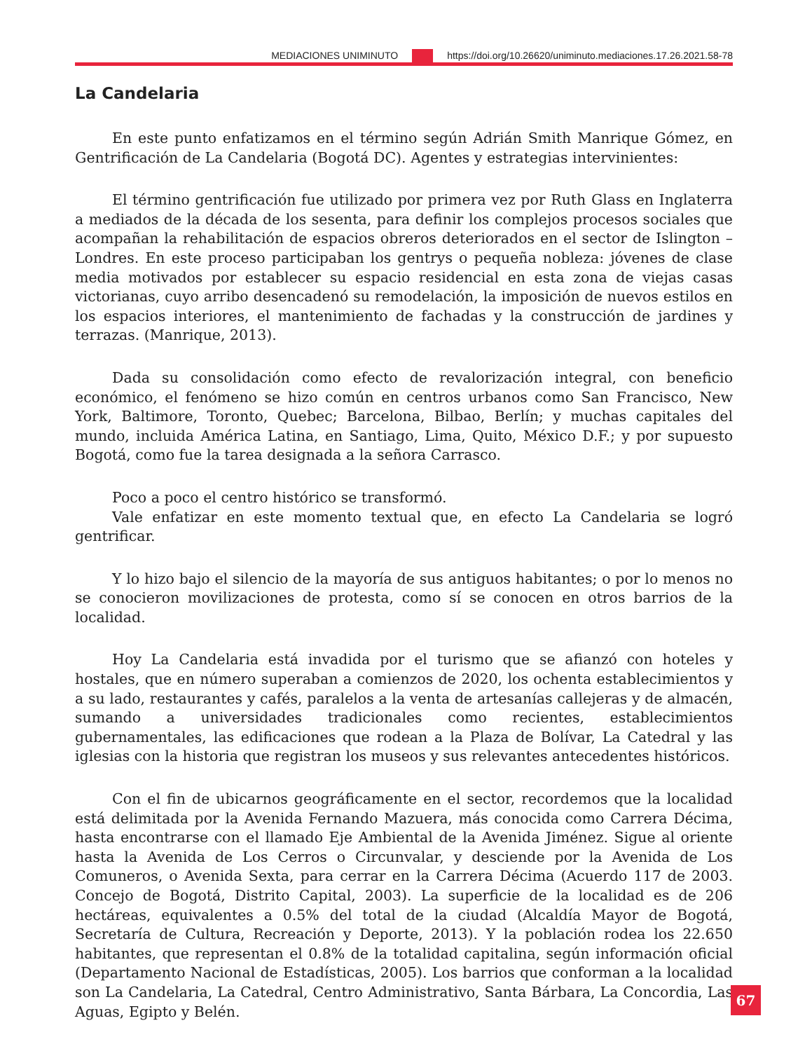MEDIACIONES UNIMINUTO https://doi.org/10.26620/uniminuto.mediaciones.17.26.2021.58-78
La Candelaria
En este punto enfatizamos en el término según Adrián Smith Manrique Gómez, en Gentrificación de La Candelaria (Bogotá DC). Agentes y estrategias intervinientes:
El término gentrificación fue utilizado por primera vez por Ruth Glass en Inglaterra a mediados de la década de los sesenta, para definir los complejos procesos sociales que acompañan la rehabilitación de espacios obreros deteriorados en el sector de Islington – Londres. En este proceso participaban los gentrys o pequeña nobleza: jóvenes de clase media motivados por establecer su espacio residencial en esta zona de viejas casas victorianas, cuyo arribo desencadenó su remodelación, la imposición de nuevos estilos en los espacios interiores, el mantenimiento de fachadas y la construcción de jardines y terrazas. (Manrique, 2013).
Dada su consolidación como efecto de revalorización integral, con beneficio económico, el fenómeno se hizo común en centros urbanos como San Francisco, New York, Baltimore, Toronto, Quebec; Barcelona, Bilbao, Berlín; y muchas capitales del mundo, incluida América Latina, en Santiago, Lima, Quito, México D.F.; y por supuesto Bogotá, como fue la tarea designada a la señora Carrasco.
Poco a poco el centro histórico se transformó.
Vale enfatizar en este momento textual que, en efecto La Candelaria se logró gentrificar.
Y lo hizo bajo el silencio de la mayoría de sus antiguos habitantes; o por lo menos no se conocieron movilizaciones de protesta, como sí se conocen en otros barrios de la localidad.
Hoy La Candelaria está invadida por el turismo que se afianzó con hoteles y hostales, que en número superaban a comienzos de 2020, los ochenta establecimientos y a su lado, restaurantes y cafés, paralelos a la venta de artesanías callejeras y de almacén, sumando a universidades tradicionales como recientes, establecimientos gubernamentales, las edificaciones que rodean a la Plaza de Bolívar, La Catedral y las iglesias con la historia que registran los museos y sus relevantes antecedentes históricos.
Con el fin de ubicarnos geográficamente en el sector, recordemos que la localidad está delimitada por la Avenida Fernando Mazuera, más conocida como Carrera Décima, hasta encontrarse con el llamado Eje Ambiental de la Avenida Jiménez. Sigue al oriente hasta la Avenida de Los Cerros o Circunvalar, y desciende por la Avenida de Los Comuneros, o Avenida Sexta, para cerrar en la Carrera Décima (Acuerdo 117 de 2003. Concejo de Bogotá, Distrito Capital, 2003). La superficie de la localidad es de 206 hectáreas, equivalentes a 0.5% del total de la ciudad (Alcaldía Mayor de Bogotá, Secretaría de Cultura, Recreación y Deporte, 2013). Y la población rodea los 22.650 habitantes, que representan el 0.8% de la totalidad capitalina, según información oficial (Departamento Nacional de Estadísticas, 2005). Los barrios que conforman a la localidad son La Candelaria, La Catedral, Centro Administrativo, Santa Bárbara, La Concordia, Las Aguas, Egipto y Belén.
67